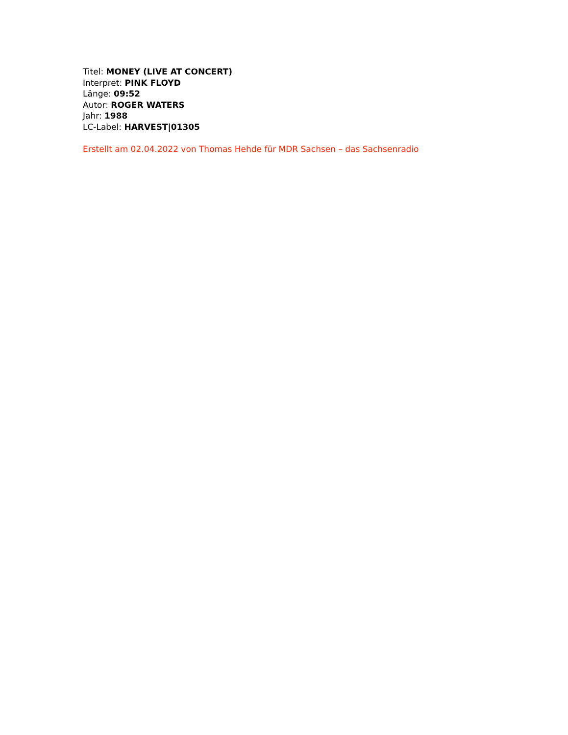Titel: MONEY (LIVE AT CONCERT)
Interpret: PINK FLOYD
Länge: 09:52
Autor: ROGER WATERS
Jahr: 1988
LC-Label: HARVEST|01305
Erstellt am 02.04.2022 von Thomas Hehde für MDR Sachsen – das Sachsenradio